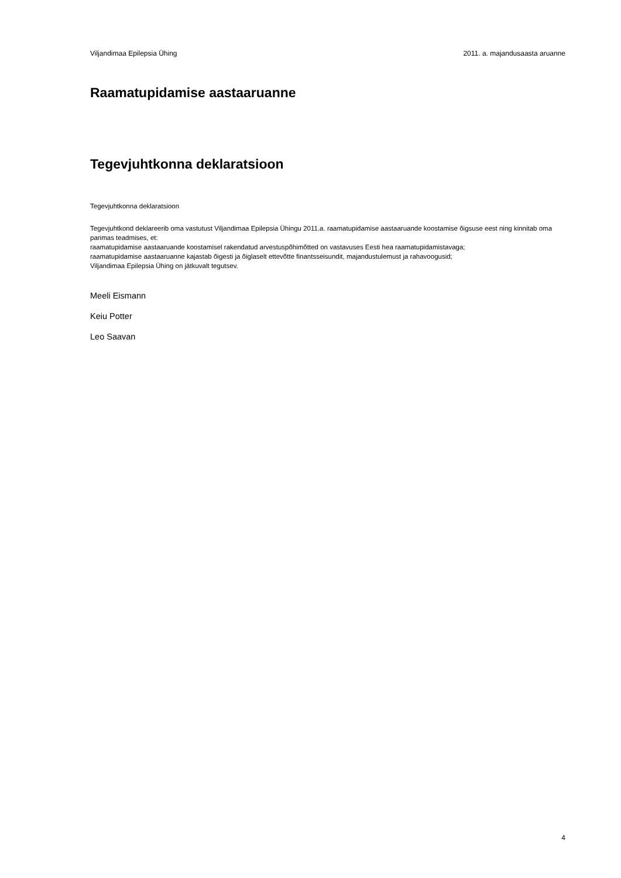Viljandimaa Epilepsia Ühing 2011. a. majandusaasta aruanne
Raamatupidamise aastaaruanne
Tegevjuhtkonna deklaratsioon
Tegevjuhtkonna deklaratsioon
Tegevjuhtkond deklareerib oma vastutust Viljandimaa Epilepsia Ühingu 2011.a. raamatupidamise aastaaruande koostamise õigsuse eest ning kinnitab oma parimas teadmises, et:
raamatupidamise aastaaruande koostamisel rakendatud arvestuspõhimõtted on vastavuses Eesti hea raamatupidamistavaga;
raamatupidamise aastaaruanne kajastab õigesti ja õiglaselt ettevõtte finantsseisundit, majandustulemust ja rahavoogusid;
Viljandimaa Epilepsia Ühing on jätkuvalt tegutsev.
Meeli Eismann
Keiu Potter
Leo Saavan
4